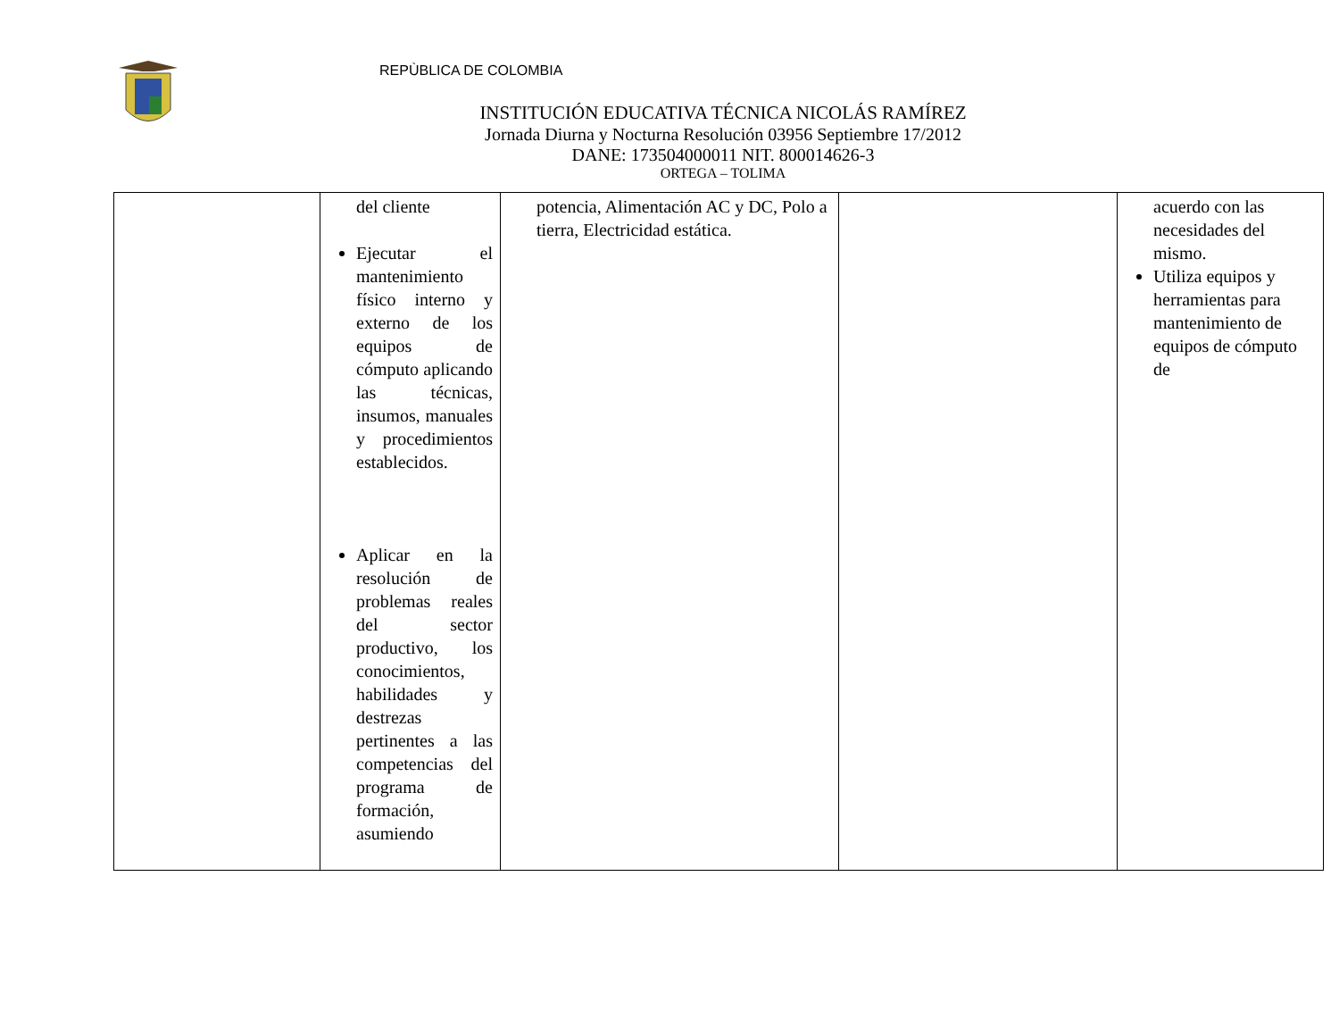REPÙBLICA DE COLOMBIA
INSTITUCIÓN EDUCATIVA TÉCNICA NICOLÁS RAMÍREZ
Jornada Diurna y Nocturna Resolución 03956 Septiembre 17/2012
DANE: 173504000011 NIT. 800014626-3
ORTEGA – TOLIMA
| | del cliente Ejecutar el mantenimiento físico interno y externo de los equipos de cómputo aplicando las técnicas, insumos, manuales y procedimientos establecidos. Aplicar en la resolución de problemas reales del sector productivo, los conocimientos, habilidades y destrezas pertinentes a las competencias del programa de formación, asumiendo | potencia, Alimentación AC y DC, Polo a tierra, Electricidad estática. | | acuerdo con las necesidades del mismo. Utiliza equipos y herramientas para mantenimiento de equipos de cómputo de |